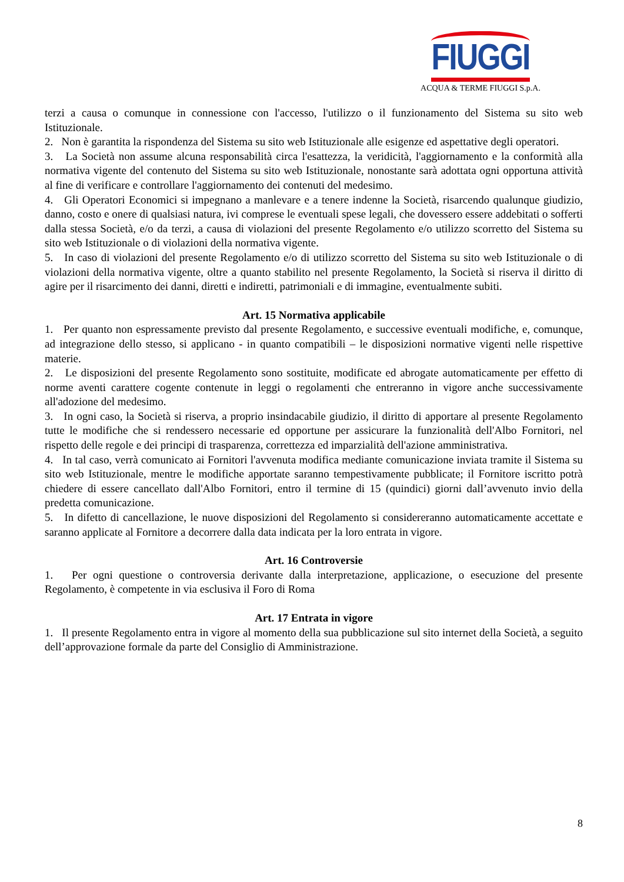FIUGGI
ACQUA & TERME FIUGGI S.p.A.
terzi a causa o comunque in connessione con l'accesso, l'utilizzo o il funzionamento del Sistema su sito web Istituzionale.
2. Non è garantita la rispondenza del Sistema su sito web Istituzionale alle esigenze ed aspettative degli operatori.
3. La Società non assume alcuna responsabilità circa l'esattezza, la veridicità, l'aggiornamento e la conformità alla normativa vigente del contenuto del Sistema su sito web Istituzionale, nonostante sarà adottata ogni opportuna attività al fine di verificare e controllare l'aggiornamento dei contenuti del medesimo.
4. Gli Operatori Economici si impegnano a manlevare e a tenere indenne la Società, risarcendo qualunque giudizio, danno, costo e onere di qualsiasi natura, ivi comprese le eventuali spese legali, che dovessero essere addebitati o sofferti dalla stessa Società, e/o da terzi, a causa di violazioni del presente Regolamento e/o utilizzo scorretto del Sistema su sito web Istituzionale o di violazioni della normativa vigente.
5. In caso di violazioni del presente Regolamento e/o di utilizzo scorretto del Sistema su sito web Istituzionale o di violazioni della normativa vigente, oltre a quanto stabilito nel presente Regolamento, la Società si riserva il diritto di agire per il risarcimento dei danni, diretti e indiretti, patrimoniali e di immagine, eventualmente subiti.
Art. 15 Normativa applicabile
1. Per quanto non espressamente previsto dal presente Regolamento, e successive eventuali modifiche, e, comunque, ad integrazione dello stesso, si applicano - in quanto compatibili – le disposizioni normative vigenti nelle rispettive materie.
2. Le disposizioni del presente Regolamento sono sostituite, modificate ed abrogate automaticamente per effetto di norme aventi carattere cogente contenute in leggi o regolamenti che entreranno in vigore anche successivamente all'adozione del medesimo.
3. In ogni caso, la Società si riserva, a proprio insindacabile giudizio, il diritto di apportare al presente Regolamento tutte le modifiche che si rendessero necessarie ed opportune per assicurare la funzionalità dell'Albo Fornitori, nel rispetto delle regole e dei principi di trasparenza, correttezza ed imparzialità dell'azione amministrativa.
4. In tal caso, verrà comunicato ai Fornitori l'avvenuta modifica mediante comunicazione inviata tramite il Sistema su sito web Istituzionale, mentre le modifiche apportate saranno tempestivamente pubblicate; il Fornitore iscritto potrà chiedere di essere cancellato dall'Albo Fornitori, entro il termine di 15 (quindici) giorni dall’avvenuto invio della predetta comunicazione.
5. In difetto di cancellazione, le nuove disposizioni del Regolamento si considereranno automaticamente accettate e saranno applicate al Fornitore a decorrere dalla data indicata per la loro entrata in vigore.
Art. 16 Controversie
1. Per ogni questione o controversia derivante dalla interpretazione, applicazione, o esecuzione del presente Regolamento, è competente in via esclusiva il Foro di Roma
Art. 17 Entrata in vigore
1. Il presente Regolamento entra in vigore al momento della sua pubblicazione sul sito internet della Società, a seguito dell’approvazione formale da parte del Consiglio di Amministrazione.
8